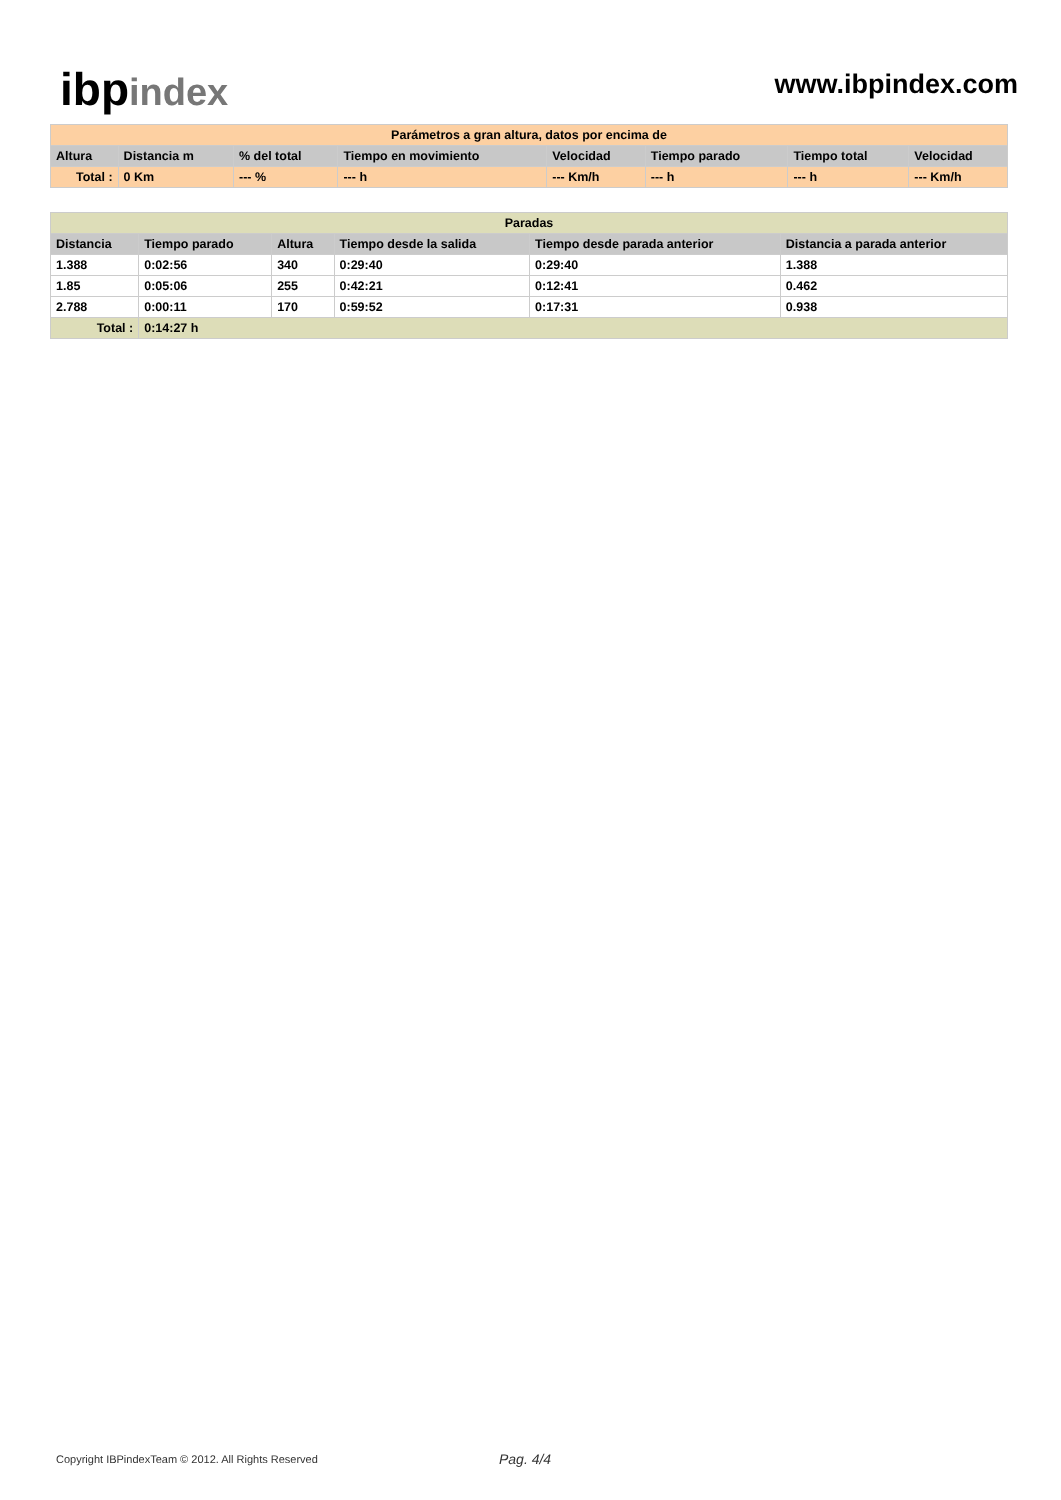ibp index
www.ibpindex.com
| Parámetros a gran altura, datos por encima de | | | | | | | |
| --- | --- | --- | --- | --- | --- | --- | --- |
| Altura | Distancia m | % del total | Tiempo en movimiento | Velocidad | Tiempo parado | Tiempo total | Velocidad |
| Total : | 0 Km | --- % | --- h | --- Km/h | --- h | --- h | --- Km/h |
| Paradas | | | | | |
| --- | --- | --- | --- | --- | --- |
| Distancia | Tiempo parado | Altura | Tiempo desde la salida | Tiempo desde parada anterior | Distancia a parada anterior |
| 1.388 | 0:02:56 | 340 | 0:29:40 | 0:29:40 | 1.388 |
| 1.85 | 0:05:06 | 255 | 0:42:21 | 0:12:41 | 0.462 |
| 2.788 | 0:00:11 | 170 | 0:59:52 | 0:17:31 | 0.938 |
| Total : | 0:14:27 h | | | | |
Copyright IBPindexTeam © 2012. All Rights Reserved Pag. 4/4